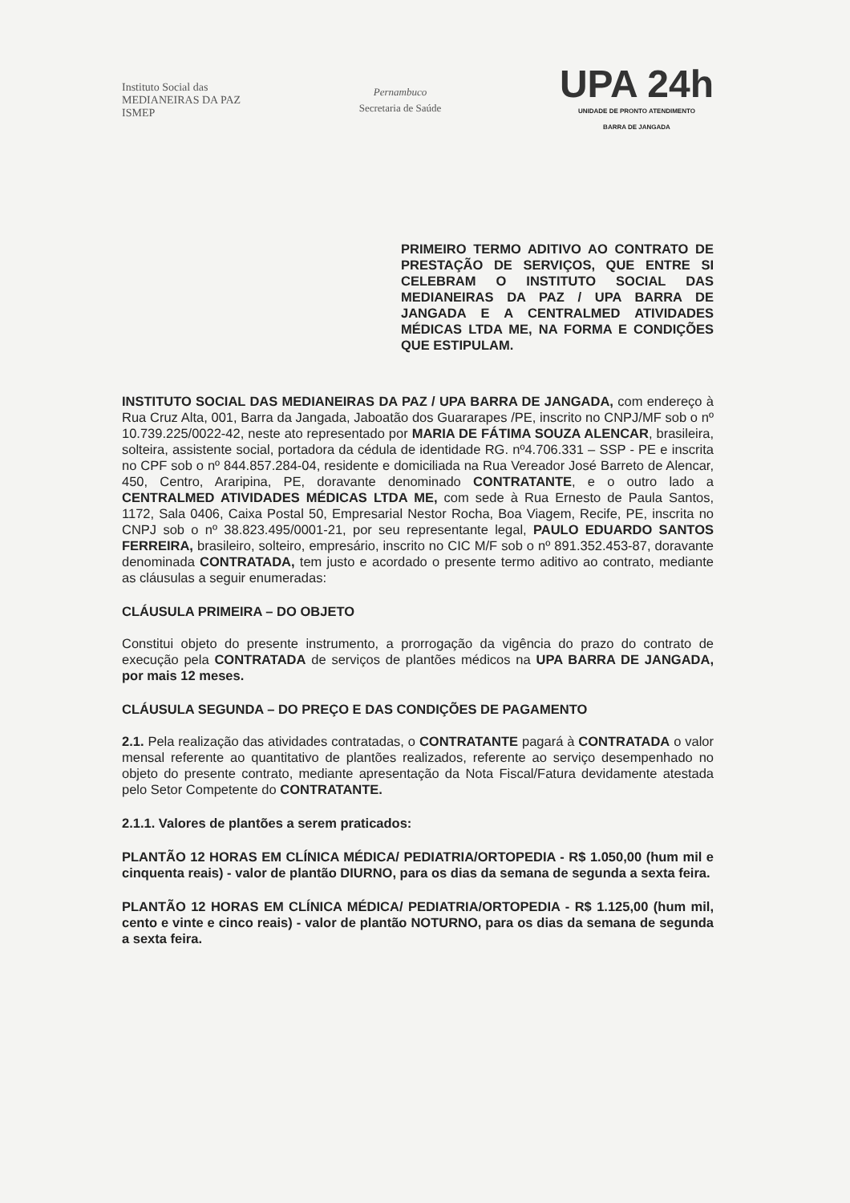Instituto Social das
MEDIANEIRAS DA PAZ
ISMEP
Pernambuco
Secretaria de Saúde
UPA 24h
UNIDADE DE PRONTO ATENDIMENTO
BARRA DE JANGADA
PRIMEIRO TERMO ADITIVO AO CONTRATO DE PRESTAÇÃO DE SERVIÇOS, QUE ENTRE SI CELEBRAM O INSTITUTO SOCIAL DAS MEDIANEIRAS DA PAZ / UPA BARRA DE JANGADA E A CENTRALMED ATIVIDADES MÉDICAS LTDA ME, NA FORMA E CONDIÇÕES QUE ESTIPULAM.
INSTITUTO SOCIAL DAS MEDIANEIRAS DA PAZ / UPA BARRA DE JANGADA, com endereço à Rua Cruz Alta, 001, Barra da Jangada, Jaboatão dos Guararapes /PE, inscrito no CNPJ/MF sob o nº 10.739.225/0022-42, neste ato representado por MARIA DE FÁTIMA SOUZA ALENCAR, brasileira, solteira, assistente social, portadora da cédula de identidade RG. nº4.706.331 – SSP - PE e inscrita no CPF sob o nº 844.857.284-04, residente e domiciliada na Rua Vereador José Barreto de Alencar, 450, Centro, Araripina, PE, doravante denominado CONTRATANTE, e o outro lado a CENTRALMED ATIVIDADES MÉDICAS LTDA ME, com sede à Rua Ernesto de Paula Santos, 1172, Sala 0406, Caixa Postal 50, Empresarial Nestor Rocha, Boa Viagem, Recife, PE, inscrita no CNPJ sob o nº 38.823.495/0001-21, por seu representante legal, PAULO EDUARDO SANTOS FERREIRA, brasileiro, solteiro, empresário, inscrito no CIC M/F sob o nº 891.352.453-87, doravante denominada CONTRATADA, tem justo e acordado o presente termo aditivo ao contrato, mediante as cláusulas a seguir enumeradas:
CLÁUSULA PRIMEIRA – DO OBJETO
Constitui objeto do presente instrumento, a prorrogação da vigência do prazo do contrato de execução pela CONTRATADA de serviços de plantões médicos na UPA BARRA DE JANGADA, por mais 12 meses.
CLÁUSULA SEGUNDA – DO PREÇO E DAS CONDIÇÕES DE PAGAMENTO
2.1. Pela realização das atividades contratadas, o CONTRATANTE pagará à CONTRATADA o valor mensal referente ao quantitativo de plantões realizados, referente ao serviço desempenhado no objeto do presente contrato, mediante apresentação da Nota Fiscal/Fatura devidamente atestada pelo Setor Competente do CONTRATANTE.
2.1.1. Valores de plantões a serem praticados:
PLANTÃO 12 HORAS EM CLÍNICA MÉDICA/ PEDIATRIA/ORTOPEDIA - R$ 1.050,00 (hum mil e cinquenta reais) - valor de plantão DIURNO, para os dias da semana de segunda a sexta feira.
PLANTÃO 12 HORAS EM CLÍNICA MÉDICA/ PEDIATRIA/ORTOPEDIA - R$ 1.125,00 (hum mil, cento e vinte e cinco reais) - valor de plantão NOTURNO, para os dias da semana de segunda a sexta feira.